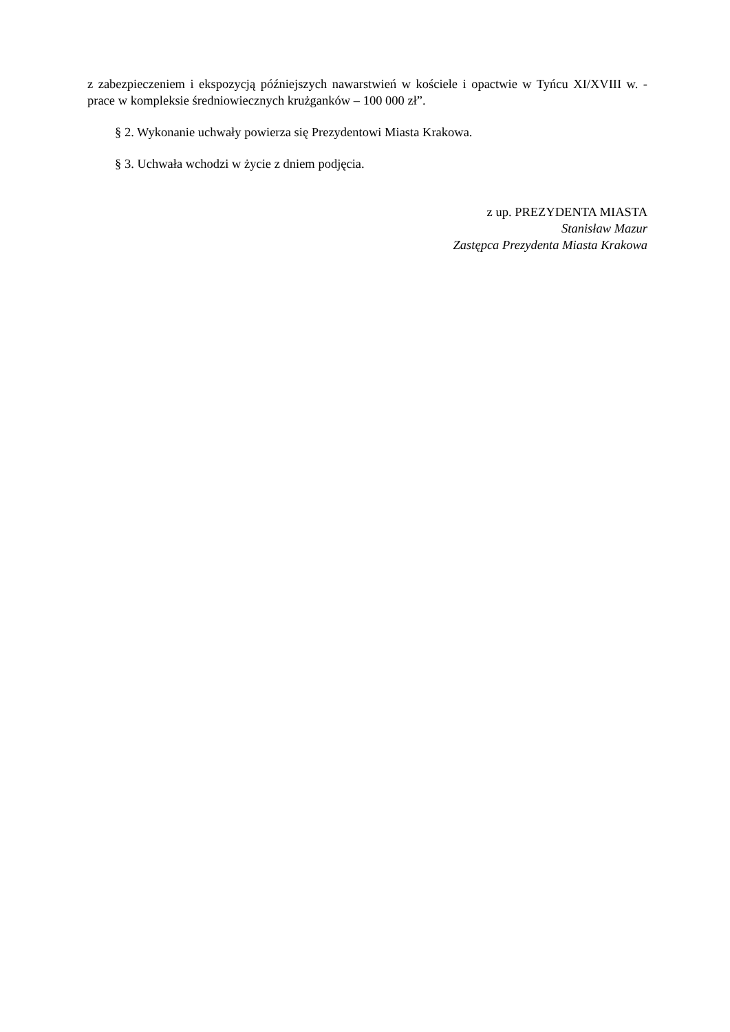z zabezpieczeniem i ekspozycją późniejszych nawarstwień w kościele i opactwie w Tyńcu XI/XVIII w. - prace w kompleksie średniowiecznych krużganków – 100 000 zł”.
§ 2. Wykonanie uchwały powierza się Prezydentowi Miasta Krakowa.
§ 3. Uchwała wchodzi w życie z dniem podjęcia.
z up. PREZYDENTA MIASTA
Stanisław Mazur
Zastępca Prezydenta Miasta Krakowa